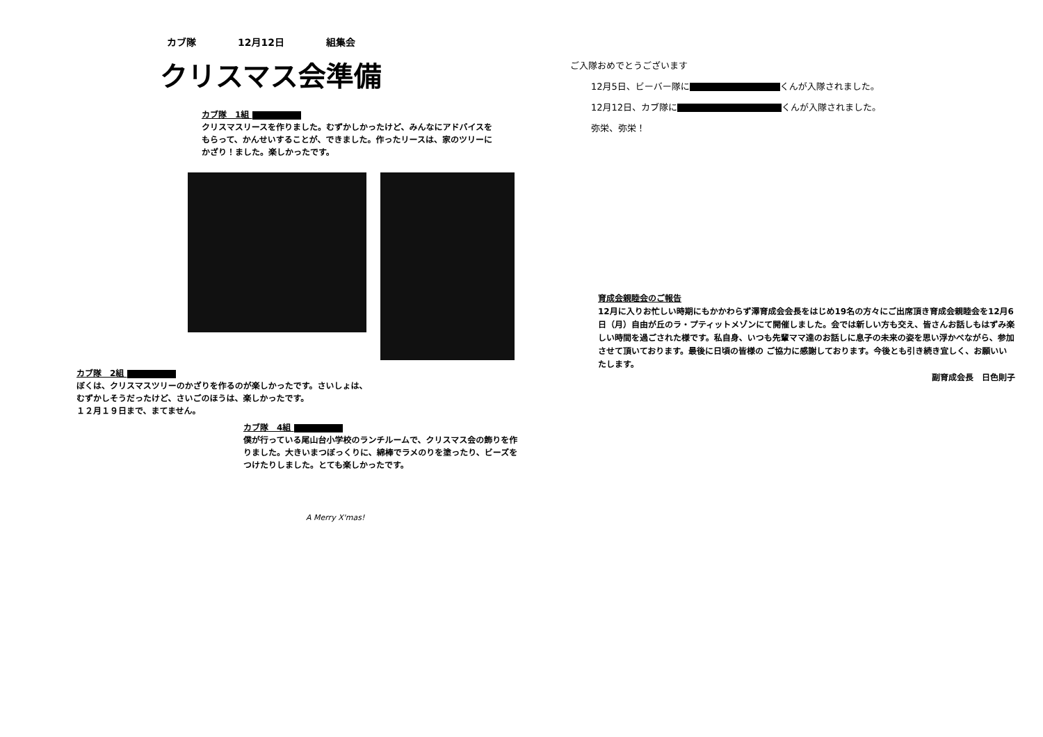カブ隊 12月12日 組集会
クリスマス会準備
カブ隊　1組
クリスマスリースを作りました。むずかしかったけど、みんなにアドバイスをもらって、かんせいすることが、できました。作ったリースは、家のツリーにかざり！ました。楽しかったです。
カブ隊　2組
ぼくは、クリスマスツリーのかざりを作るのが楽しかったです。さいしょは、むずかしそうだったけど、さいごのほうは、楽しかったです。
１２月１９日まで、まてません。
カブ隊　4組
僕が行っている尾山台小学校のランチルームで、クリスマス会の飾りを作りました。大きいまつぼっくりに、綿棒でラメのりを塗ったり、ビーズをつけたりしました。とても楽しかったです。
A Merry X'mas!
ご入隊おめでとうございます
12月5日、ビーバー隊に くんが入隊されました。
12月12日、カブ隊に くんが入隊されました。
弥栄、弥栄！
育成会親睦会のご報告
12月に入りお忙しい時期にもかかわらず澤育成会会長をはじめ19名の方々にご出席頂き育成会親睦会を12月6日（月）自由が丘のラ・プティットメゾンにて開催しました。会では新しい方も交え、皆さんお話しもはずみ楽しい時間を過ごされた様です。私自身、いつも先輩ママ達のお話しに息子の未来の姿を思い浮かべながら、参加させて頂いております。最後に日頃の皆様の ご協力に感謝しております。今後とも引き続き宜しく、お願いいたします。
副育成会長　日色則子